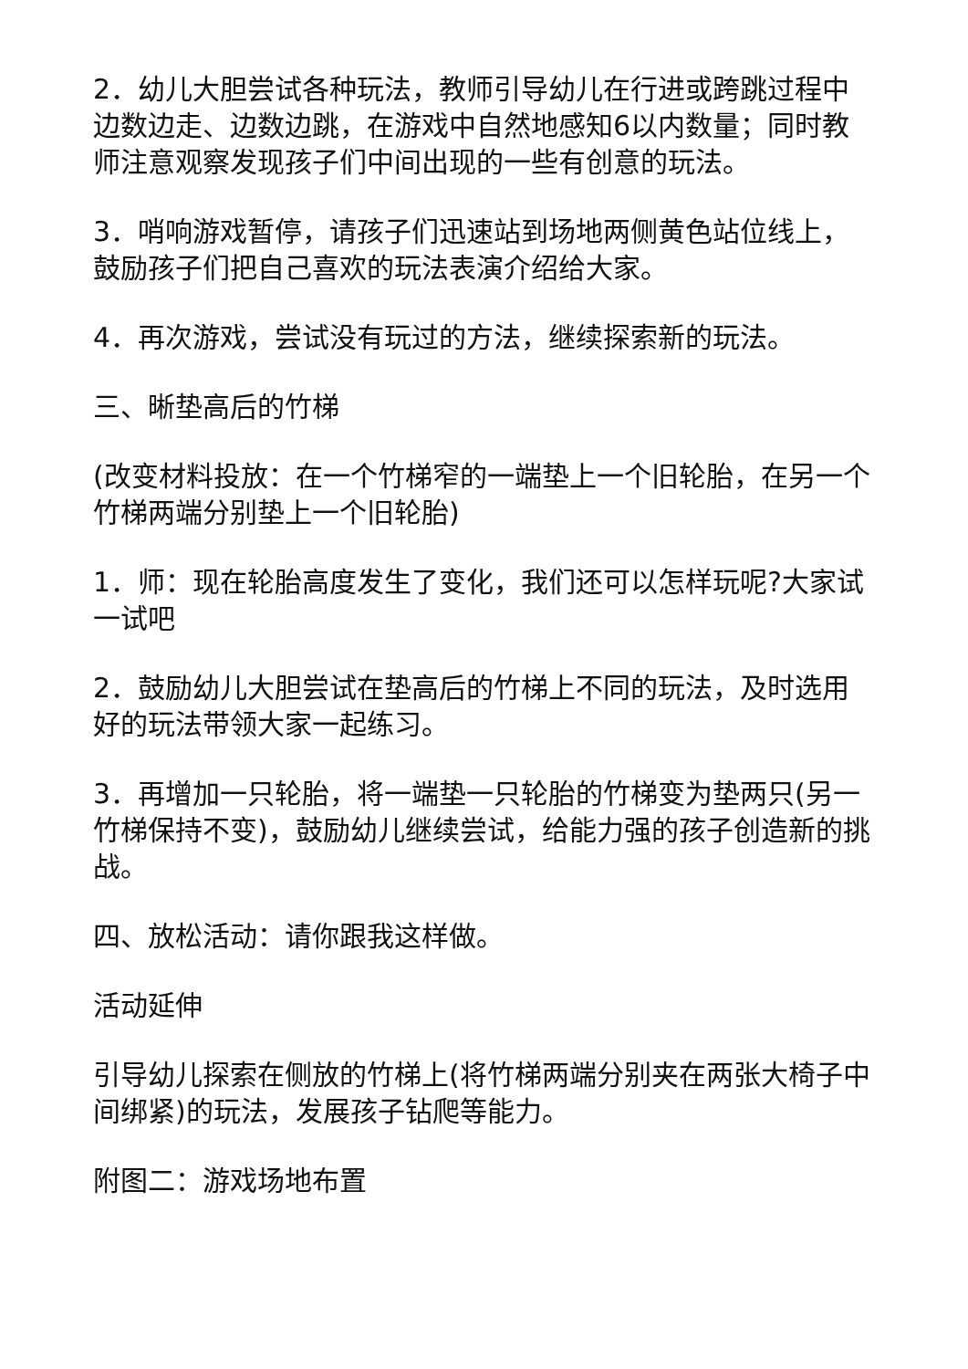2．幼儿大胆尝试各种玩法，教师引导幼儿在行进或跨跳过程中边数边走、边数边跳，在游戏中自然地感知6以内数量；同时教师注意观察发现孩子们中间出现的一些有创意的玩法。
3．哨响游戏暂停，请孩子们迅速站到场地两侧黄色站位线上，鼓励孩子们把自己喜欢的玩法表演介绍给大家。
4．再次游戏，尝试没有玩过的方法，继续探索新的玩法。
三、晰垫高后的竹梯
(改变材料投放：在一个竹梯窄的一端垫上一个旧轮胎，在另一个竹梯两端分别垫上一个旧轮胎)
1．师：现在轮胎高度发生了变化，我们还可以怎样玩呢?大家试一试吧
2．鼓励幼儿大胆尝试在垫高后的竹梯上不同的玩法，及时选用好的玩法带领大家一起练习。
3．再增加一只轮胎，将一端垫一只轮胎的竹梯变为垫两只(另一竹梯保持不变)，鼓励幼儿继续尝试，给能力强的孩子创造新的挑战。
四、放松活动：请你跟我这样做。
活动延伸
引导幼儿探索在侧放的竹梯上(将竹梯两端分别夹在两张大椅子中间绑紧)的玩法，发展孩子钻爬等能力。
附图二：游戏场地布置